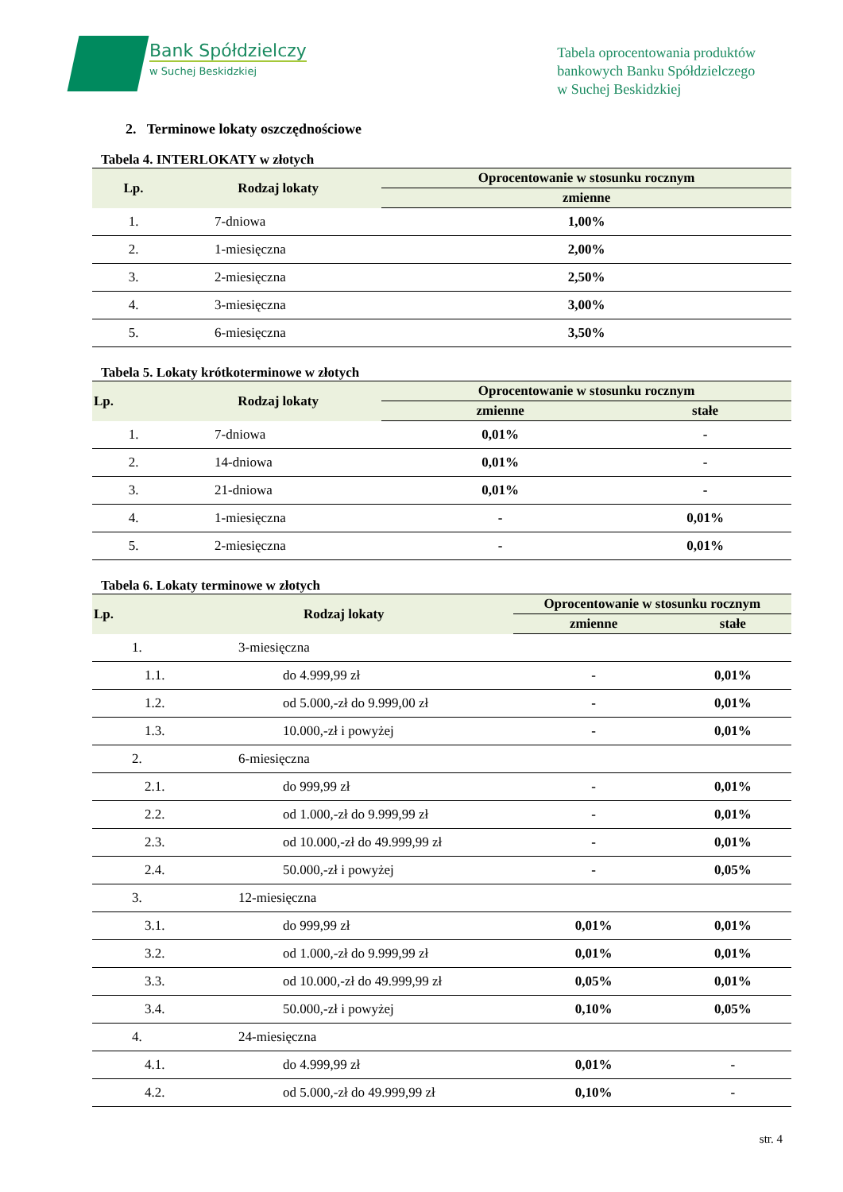Bank Spółdzielczy
w Suchej Beskidzkiej
Tabela oprocentowania produktów
bankowych Banku Spółdzielczego
w Suchej Beskidzkiej
2. Terminowe lokaty oszczędnościowe
Tabela 4. INTERLOKATY w złotych
| Lp. | Rodzaj lokaty | Oprocentowanie w stosunku rocznym |
| --- | --- | --- |
| | | zmienne |
| 1. | 7-dniowa | 1,00% |
| 2. | 1-miesięczna | 2,00% |
| 3. | 2-miesięczna | 2,50% |
| 4. | 3-miesięczna | 3,00% |
| 5. | 6-miesięczna | 3,50% |
Tabela 5. Lokaty krótkoterminowe w złotych
| Lp. | Rodzaj lokaty | Oprocentowanie w stosunku rocznym | |
| --- | --- | --- | --- |
| | | zmienne | stałe |
| 1. | 7-dniowa | 0,01% | - |
| 2. | 14-dniowa | 0,01% | - |
| 3. | 21-dniowa | 0,01% | - |
| 4. | 1-miesięczna | - | 0,01% |
| 5. | 2-miesięczna | - | 0,01% |
Tabela 6. Lokaty terminowe w złotych
| Lp. | Rodzaj lokaty | Oprocentowanie w stosunku rocznym | |
| --- | --- | --- | --- |
| | | zmienne | stałe |
| 1. | 3-miesięczna | | |
| 1.1. | do 4.999,99 zł | - | 0,01% |
| 1.2. | od 5.000,-zł do 9.999,00 zł | - | 0,01% |
| 1.3. | 10.000,-zł i powyżej | - | 0,01% |
| 2. | 6-miesięczna | | |
| 2.1. | do 999,99 zł | - | 0,01% |
| 2.2. | od 1.000,-zł do 9.999,99 zł | - | 0,01% |
| 2.3. | od 10.000,-zł do 49.999,99 zł | - | 0,01% |
| 2.4. | 50.000,-zł i powyżej | - | 0,05% |
| 3. | 12-miesięczna | | |
| 3.1. | do 999,99 zł | 0,01% | 0,01% |
| 3.2. | od 1.000,-zł do 9.999,99 zł | 0,01% | 0,01% |
| 3.3. | od 10.000,-zł do 49.999,99 zł | 0,05% | 0,01% |
| 3.4. | 50.000,-zł i powyżej | 0,10% | 0,05% |
| 4. | 24-miesięczna | | |
| 4.1. | do 4.999,99 zł | 0,01% | - |
| 4.2. | od 5.000,-zł do 49.999,99 zł | 0,10% | - |
str. 4